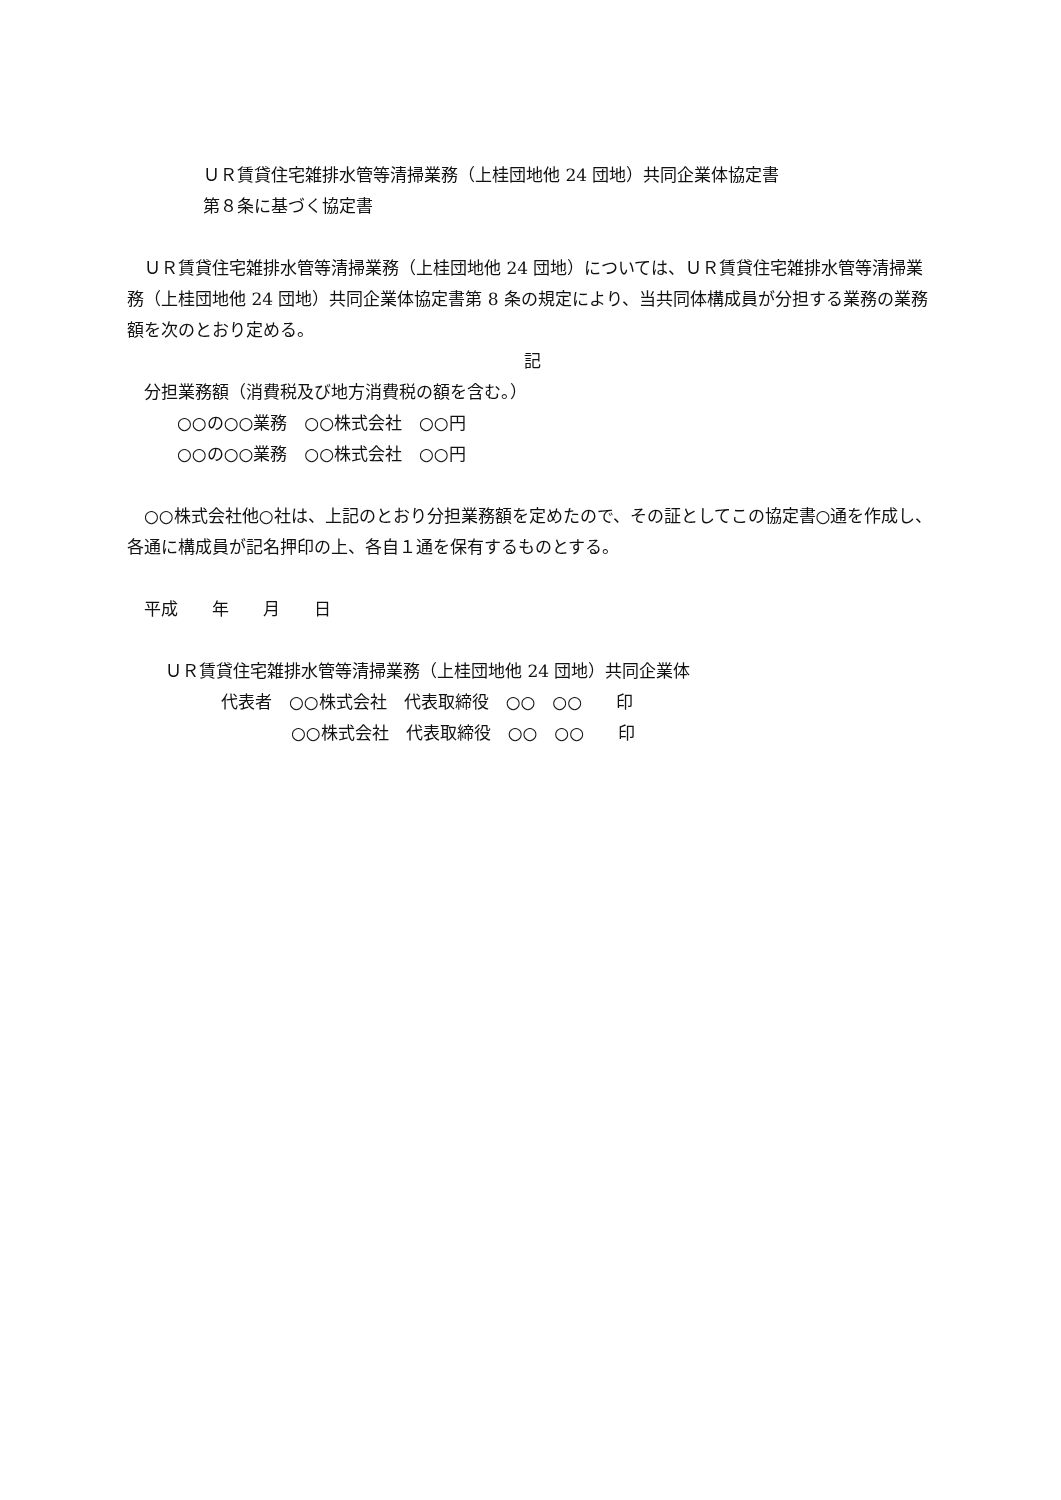ＵＲ賃貸住宅雑排水管等清掃業務（上桂団地他 24 団地）共同企業体協定書
第８条に基づく協定書
　ＵＲ賃貸住宅雑排水管等清掃業務（上桂団地他 24 団地）については、ＵＲ賃貸住宅雑排水管等清掃業務（上桂団地他 24 団地）共同企業体協定書第 8 条の規定により、当共同体構成員が分担する業務の業務額を次のとおり定める。
記
　分担業務額（消費税及び地方消費税の額を含む。）
○○の○○業務　○○株式会社　○○円
○○の○○業務　○○株式会社　○○円
　○○株式会社他○社は、上記のとおり分担業務額を定めたので、その証としてこの協定書○通を作成し、各通に構成員が記名押印の上、各自１通を保有するものとする。
　平成　　年　　月　　日
ＵＲ賃貸住宅雑排水管等清掃業務（上桂団地他 24 団地）共同企業体
代表者　○○株式会社　代表取締役　○○　○○　　印
○○株式会社　代表取締役　○○　○○　　印